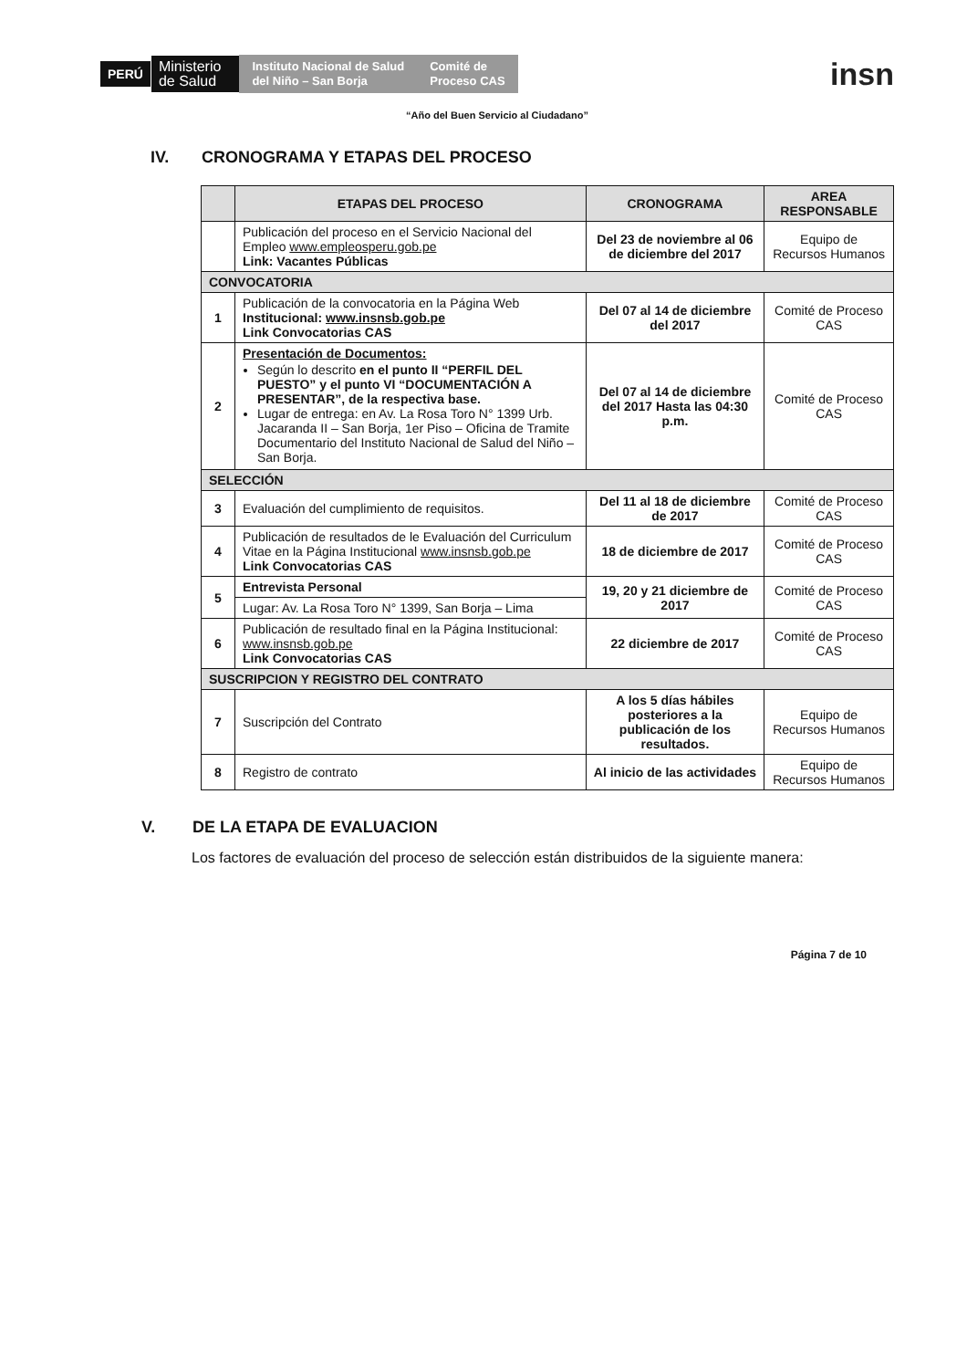PERÚ
Ministerio
de Salud
Instituto Nacional de Salud
del Niño – San Borja
Comité de
Proceso CAS
insn
“Año del Buen Servicio al Ciudadano”
IV. CRONOGRAMA Y ETAPAS DEL PROCESO
| | ETAPAS DEL PROCESO | CRONOGRAMA | AREA RESPONSABLE |
| --- | --- | --- | --- |
| | Publicación del proceso en el Servicio Nacional del Empleo www.empleosperu.gob.pe Link: Vacantes Públicas | Del 23 de noviembre al 06 de diciembre del 2017 | Equipo de Recursos Humanos |
| CONVOCATORIA | | | |
| 1 | Publicación de la convocatoria en la Página Web Institucional: www.insnsb.gob.pe Link Convocatorias CAS | Del 07 al 14 de diciembre del 2017 | Comité de Proceso CAS |
| 2 | Presentación de Documentos: Según lo descrito en el punto II “PERFIL DEL PUESTO” y el punto VI “DOCUMENTACIÓN A PRESENTAR”, de la respectiva base. Lugar de entrega: en Av. La Rosa Toro N° 1399 Urb. Jacaranda II – San Borja, 1er Piso – Oficina de Tramite Documentario del Instituto Nacional de Salud del Niño – San Borja. | Del 07 al 14 de diciembre del 2017 Hasta las 04:30 p.m. | Comité de Proceso CAS |
| SELECCIÓN | | | |
| 3 | Evaluación del cumplimiento de requisitos. | Del 11 al 18 de diciembre de 2017 | Comité de Proceso CAS |
| 4 | Publicación de resultados de le Evaluación del Curriculum Vitae en la Página Institucional www.insnsb.gob.pe Link Convocatorias CAS | 18 de diciembre de 2017 | Comité de Proceso CAS |
| 5 | Entrevista Personal | 19, 20 y 21 diciembre de 2017 | Comité de Proceso CAS |
| | Lugar: Av. La Rosa Toro N° 1399, San Borja – Lima | | |
| 6 | Publicación de resultado final en la Página Institucional: www.insnsb.gob.pe Link Convocatorias CAS | 22 diciembre de 2017 | Comité de Proceso CAS |
| SUSCRIPCION Y REGISTRO DEL CONTRATO | | | |
| 7 | Suscripción del Contrato | A los 5 días hábiles posteriores a la publicación de los resultados. | Equipo de Recursos Humanos |
| 8 | Registro de contrato | Al inicio de las actividades | Equipo de Recursos Humanos |
V. DE LA ETAPA DE EVALUACION
Los factores de evaluación del proceso de selección están distribuidos de la siguiente manera:
Página 7 de 10